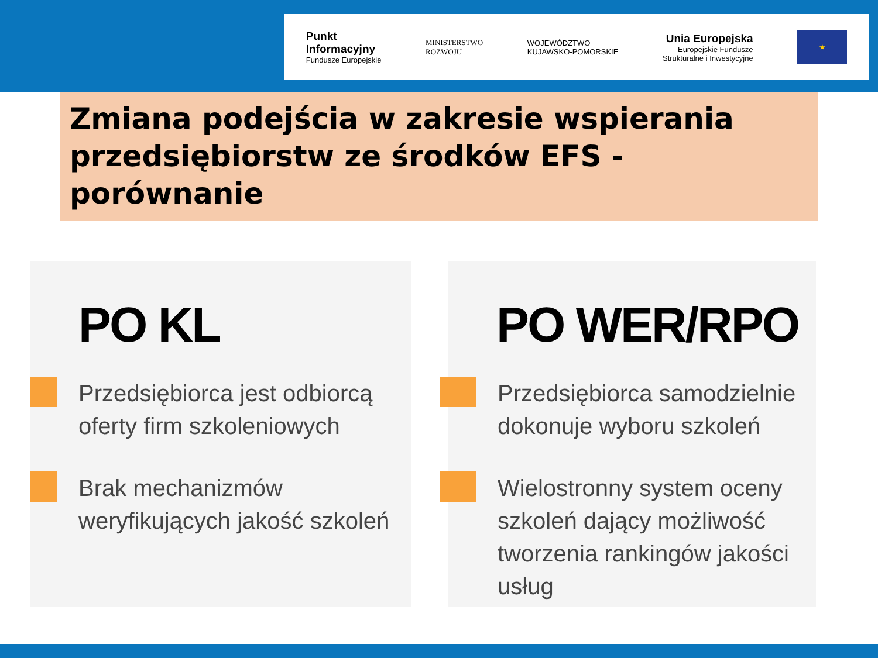Punkt
Informacyjny
Fundusze Europejskie
MINISTERSTWO
ROZWOJU
WOJEWÓDZTWO
KUJAWSKO-POMORSKIE
Unia Europejska
Europejskie Fundusze
Strukturalne i Inwestycyjne
★
Zmiana podejścia w zakresie wspierania przedsiębiorstw ze środków EFS - porównanie
PO KL
Przedsiębiorca jest odbiorcą
oferty firm szkoleniowych
Brak mechanizmów
weryfikujących jakość szkoleń
PO WER/RPO
Przedsiębiorca samodzielnie
dokonuje wyboru szkoleń
Wielostronny system oceny
szkoleń dający możliwość
tworzenia rankingów jakości usług